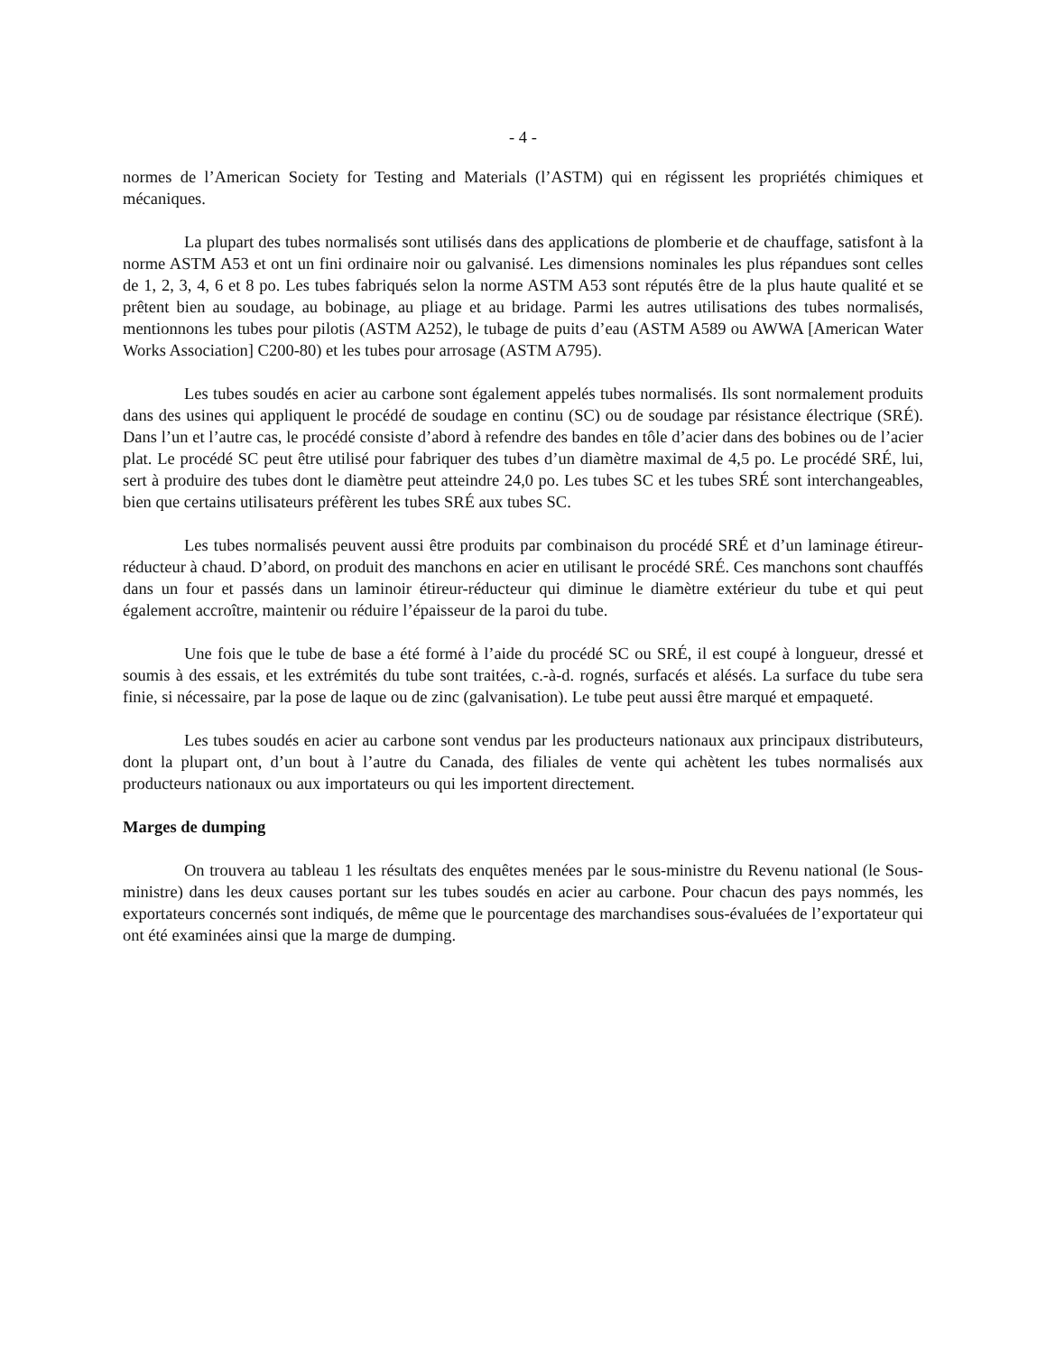- 4 -
normes de l’American Society for Testing and Materials (l’ASTM) qui en régissent les propriétés chimiques et mécaniques.
La plupart des tubes normalisés sont utilisés dans des applications de plomberie et de chauffage, satisfont à la norme ASTM A53 et ont un fini ordinaire noir ou galvanisé. Les dimensions nominales les plus répandues sont celles de 1, 2, 3, 4, 6 et 8 po. Les tubes fabriqués selon la norme ASTM A53 sont réputés être de la plus haute qualité et se prêtent bien au soudage, au bobinage, au pliage et au bridage. Parmi les autres utilisations des tubes normalisés, mentionnons les tubes pour pilotis (ASTM A252), le tubage de puits d’eau (ASTM A589 ou AWWA [American Water Works Association] C200-80) et les tubes pour arrosage (ASTM A795).
Les tubes soudés en acier au carbone sont également appelés tubes normalisés. Ils sont normalement produits dans des usines qui appliquent le procédé de soudage en continu (SC) ou de soudage par résistance électrique (SRÉ). Dans l’un et l’autre cas, le procédé consiste d’abord à refendre des bandes en tôle d’acier dans des bobines ou de l’acier plat. Le procédé SC peut être utilisé pour fabriquer des tubes d’un diamètre maximal de 4,5 po. Le procédé SRÉ, lui, sert à produire des tubes dont le diamètre peut atteindre 24,0 po. Les tubes SC et les tubes SRÉ sont interchangeables, bien que certains utilisateurs préfèrent les tubes SRÉ aux tubes SC.
Les tubes normalisés peuvent aussi être produits par combinaison du procédé SRÉ et d’un laminage étireur-réducteur à chaud. D’abord, on produit des manchons en acier en utilisant le procédé SRÉ. Ces manchons sont chauffés dans un four et passés dans un laminoir étireur-réducteur qui diminue le diamètre extérieur du tube et qui peut également accroître, maintenir ou réduire l’épaisseur de la paroi du tube.
Une fois que le tube de base a été formé à l’aide du procédé SC ou SRÉ, il est coupé à longueur, dressé et soumis à des essais, et les extrémités du tube sont traitées, c.-à-d. rognés, surfacés et alésés. La surface du tube sera finie, si nécessaire, par la pose de laque ou de zinc (galvanisation). Le tube peut aussi être marqué et empaqueté.
Les tubes soudés en acier au carbone sont vendus par les producteurs nationaux aux principaux distributeurs, dont la plupart ont, d’un bout à l’autre du Canada, des filiales de vente qui achètent les tubes normalisés aux producteurs nationaux ou aux importateurs ou qui les importent directement.
Marges de dumping
On trouvera au tableau 1 les résultats des enquêtes menées par le sous-ministre du Revenu national (le Sous-ministre) dans les deux causes portant sur les tubes soudés en acier au carbone. Pour chacun des pays nommés, les exportateurs concernés sont indiqués, de même que le pourcentage des marchandises sous-évaluées de l’exportateur qui ont été examinées ainsi que la marge de dumping.